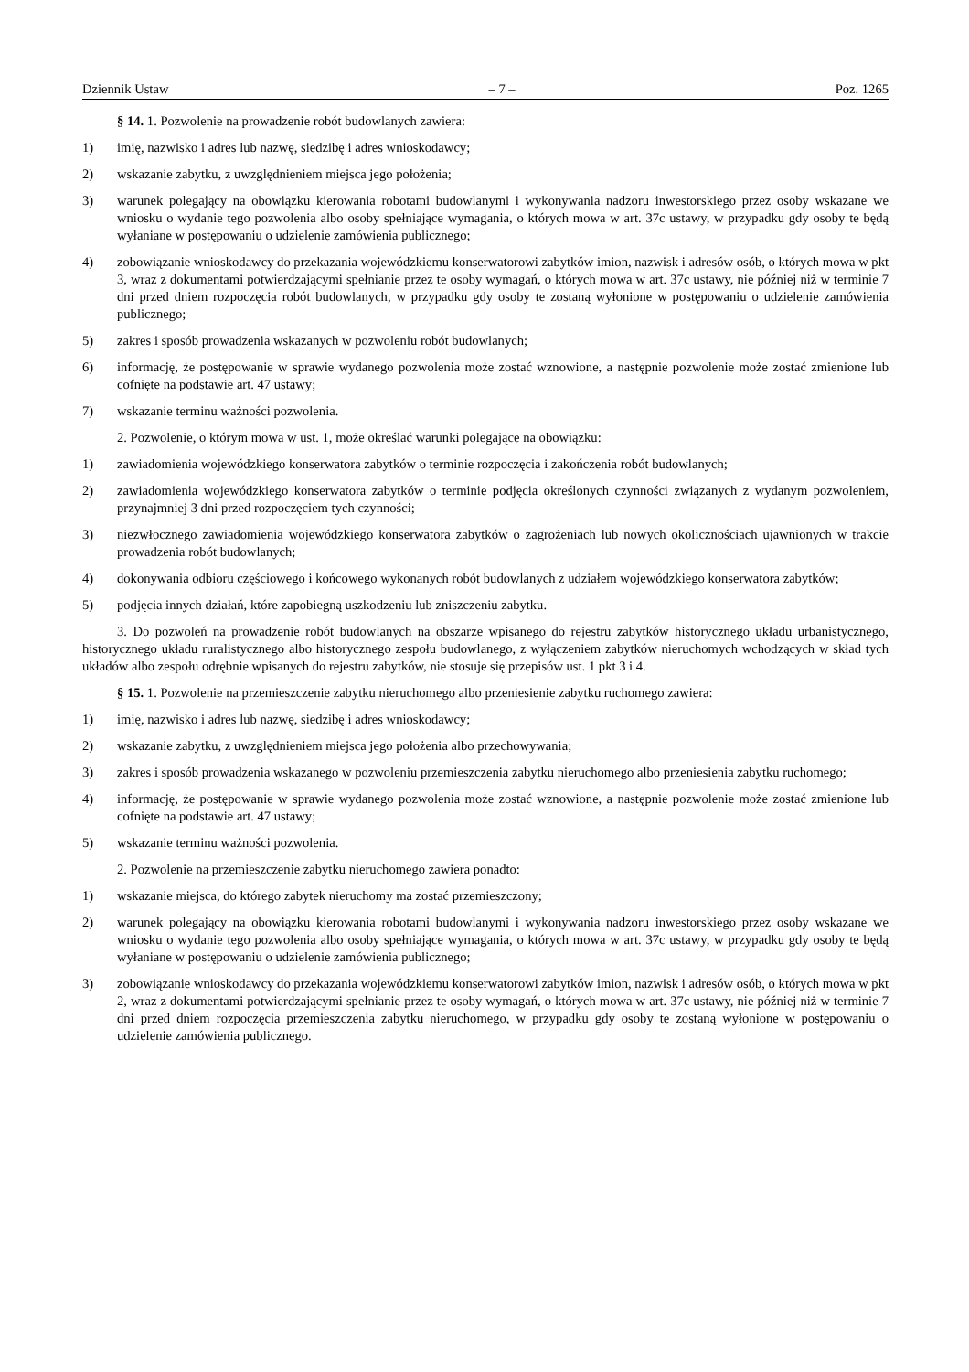Dziennik Ustaw – 7 – Poz. 1265
§ 14. 1. Pozwolenie na prowadzenie robót budowlanych zawiera:
1) imię, nazwisko i adres lub nazwę, siedzibę i adres wnioskodawcy;
2) wskazanie zabytku, z uwzględnieniem miejsca jego położenia;
3) warunek polegający na obowiązku kierowania robotami budowlanymi i wykonywania nadzoru inwestorskiego przez osoby wskazane we wniosku o wydanie tego pozwolenia albo osoby spełniające wymagania, o których mowa w art. 37c ustawy, w przypadku gdy osoby te będą wyłaniane w postępowaniu o udzielenie zamówienia publicznego;
4) zobowiązanie wnioskodawcy do przekazania wojewódzkiemu konserwatorowi zabytków imion, nazwisk i adresów osób, o których mowa w pkt 3, wraz z dokumentami potwierdzającymi spełnianie przez te osoby wymagań, o których mowa w art. 37c ustawy, nie później niż w terminie 7 dni przed dniem rozpoczęcia robót budowlanych, w przypadku gdy osoby te zostaną wyłonione w postępowaniu o udzielenie zamówienia publicznego;
5) zakres i sposób prowadzenia wskazanych w pozwoleniu robót budowlanych;
6) informację, że postępowanie w sprawie wydanego pozwolenia może zostać wznowione, a następnie pozwolenie może zostać zmienione lub cofnięte na podstawie art. 47 ustawy;
7) wskazanie terminu ważności pozwolenia.
2. Pozwolenie, o którym mowa w ust. 1, może określać warunki polegające na obowiązku:
1) zawiadomienia wojewódzkiego konserwatora zabytków o terminie rozpoczęcia i zakończenia robót budowlanych;
2) zawiadomienia wojewódzkiego konserwatora zabytków o terminie podjęcia określonych czynności związanych z wydanym pozwoleniem, przynajmniej 3 dni przed rozpoczęciem tych czynności;
3) niezwłocznego zawiadomienia wojewódzkiego konserwatora zabytków o zagrożeniach lub nowych okolicznościach ujawnionych w trakcie prowadzenia robót budowlanych;
4) dokonywania odbioru częściowego i końcowego wykonanych robót budowlanych z udziałem wojewódzkiego konserwatora zabytków;
5) podjęcia innych działań, które zapobiegną uszkodzeniu lub zniszczeniu zabytku.
3. Do pozwoleń na prowadzenie robót budowlanych na obszarze wpisanego do rejestru zabytków historycznego układu urbanistycznego, historycznego układu ruralistycznego albo historycznego zespołu budowlanego, z wyłączeniem zabytków nieruchomych wchodzących w skład tych układów albo zespołu odrębnie wpisanych do rejestru zabytków, nie stosuje się przepisów ust. 1 pkt 3 i 4.
§ 15. 1. Pozwolenie na przemieszczenie zabytku nieruchomego albo przeniesienie zabytku ruchomego zawiera:
1) imię, nazwisko i adres lub nazwę, siedzibę i adres wnioskodawcy;
2) wskazanie zabytku, z uwzględnieniem miejsca jego położenia albo przechowywania;
3) zakres i sposób prowadzenia wskazanego w pozwoleniu przemieszczenia zabytku nieruchomego albo przeniesienia zabytku ruchomego;
4) informację, że postępowanie w sprawie wydanego pozwolenia może zostać wznowione, a następnie pozwolenie może zostać zmienione lub cofnięte na podstawie art. 47 ustawy;
5) wskazanie terminu ważności pozwolenia.
2. Pozwolenie na przemieszczenie zabytku nieruchomego zawiera ponadto:
1) wskazanie miejsca, do którego zabytek nieruchomy ma zostać przemieszczony;
2) warunek polegający na obowiązku kierowania robotami budowlanymi i wykonywania nadzoru inwestorskiego przez osoby wskazane we wniosku o wydanie tego pozwolenia albo osoby spełniające wymagania, o których mowa w art. 37c ustawy, w przypadku gdy osoby te będą wyłaniane w postępowaniu o udzielenie zamówienia publicznego;
3) zobowiązanie wnioskodawcy do przekazania wojewódzkiemu konserwatorowi zabytków imion, nazwisk i adresów osób, o których mowa w pkt 2, wraz z dokumentami potwierdzającymi spełnianie przez te osoby wymagań, o których mowa w art. 37c ustawy, nie później niż w terminie 7 dni przed dniem rozpoczęcia przemieszczenia zabytku nieruchomego, w przypadku gdy osoby te zostaną wyłonione w postępowaniu o udzielenie zamówienia publicznego.